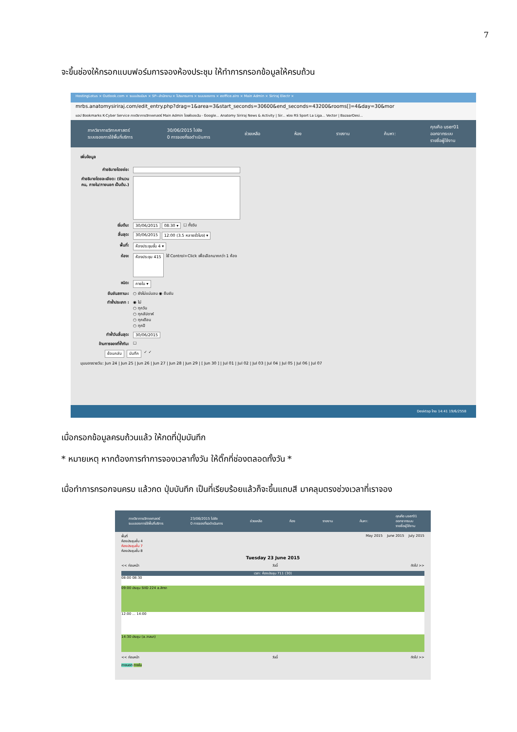7
จะขึ้นช่องให้กรอกแบบฟอร์มการจองห้องประชุม ให้ทำการกรอกข้อมูลให้ครบถ้วน
HostingLotus × Outlook.com × ระบบประเมินฯ × SP--สำนักงาน × โปรแกรมการ × ระบบจองการ × eoffice.alro × Main Admin × Siriraj Electr ×
mrbs.anatomysiriraj.com/edit_entry.php?drag=1&area=3&start_seconds=30600&end_seconds=43200&rooms[]=4&day=30&mor
แอป Bookmarks K-Cyber Service ภาควิชากายวิภาคศาสตร์ Main Admin ไดรฟ์ของฉัน - Google... Anatomy Siriraj News & Activity | Sir... ฟอง RS Sport La Liga... Vector | BazaarDesi...
ภาควิชากายวิภาคศาสตร์
ระบบจองการใช้พื้นที่บริการ
30/06/2015 ไปยัง
0 การจองที่รอดำเนินการ
ช่วยเหลือ ห้อง รายงาน ค้นหา:
คุณคือ user01
ออกจากระบบ
รายชื่อผู้ใช้งาน
เพิ่มข้อมูล
คำอธิบายโดยย่อ:
คำอธิบายโดยละเอียด: (จำนวนคน, ภายใน/ภายนอก เป็นต้น.)
เริ่มต้น: 30/06/2015 08:30 ▾ ☐ ทั้งวัน
สิ้นสุด: 30/06/2015 12:00 (3.5 หลายชั่วโมง) ▾
พื้นที่: ห้องประชุมชั้น 4 ▾
ห้อง: ห้องประชุม 415 ใช้ Control+Click เพื่อเลือกมากกว่า 1 ห้อง
ชนิด: ภายใน ▾
ยืนยันสถานะ: ○ ยังไม่แน่นอน ◉ ยืนยัน
ทำซ้ำประเภท : ◉ ไม่
○ ทุกวัน
○ ทุกสัปดาห์
○ ทุกเดือน
○ ทุกปี
ทำซ้ำวันสิ้นสุด: 30/06/2015
ข้ามการจองที่ซ้ำกัน: ☐
ย้อนกลับ บันทึก ✓ ✓
มุมมองรายวัน: Jun 24 | Jun 25 | Jun 26 | Jun 27 | Jun 28 | Jun 29 | [ Jun 30 ] | Jul 01 | Jul 02 | Jul 03 | Jul 04 | Jul 05 | Jul 06 | Jul 07
Desktop ไทย 14:41 19/6/2558
เมื่อกรอกข้อมูลครบถ้วนแล้ว ให้กดที่ปุ่มบันทึก
* หมายเหตุ หากต้องการทำการจองเวลาทั้งวัน ให้ติ๊กที่ช่องตลอดทั้งวัน *
เมื่อทำการกรอกจนครบ แล้วกด ปุ่มบันทึก เป็นที่เรียบร้อยแล้วก็จะขึ้นแถบสี มาคลุมตรงช่วงเวลาที่เราจอง
ภาควิชากายวิภาคศาสตร์
ระบบจองการใช้พื้นที่บริการ
23/06/2015 ไปยัง
0 การจองที่รอดำเนินการ
ช่วยเหลือ ห้อง รายงาน ค้นหา:
คุณคือ user01
ออกจากระบบ
รายชื่อผู้ใช้งาน
พื้นที่
ห้องประชุมชั้น 4
ห้องประชุมชั้น 7
ห้องประชุมชั้น 8
May 2015 June 2015 July 2015
Tuesday 23 June 2015
<< ก่อนหน้า วันนี้ ถัดไป >>
เวลา: ห้องประชุม 711 (30)
08:00 08:30
09:00 ประชุม SIID 224 a.สิทรา
12:00 ... 14:00
14:30 ประชุม (a.วาสนา)
<< ก่อนหน้า วันนี้ ถัดไป >>
ภายนอก ภายใน